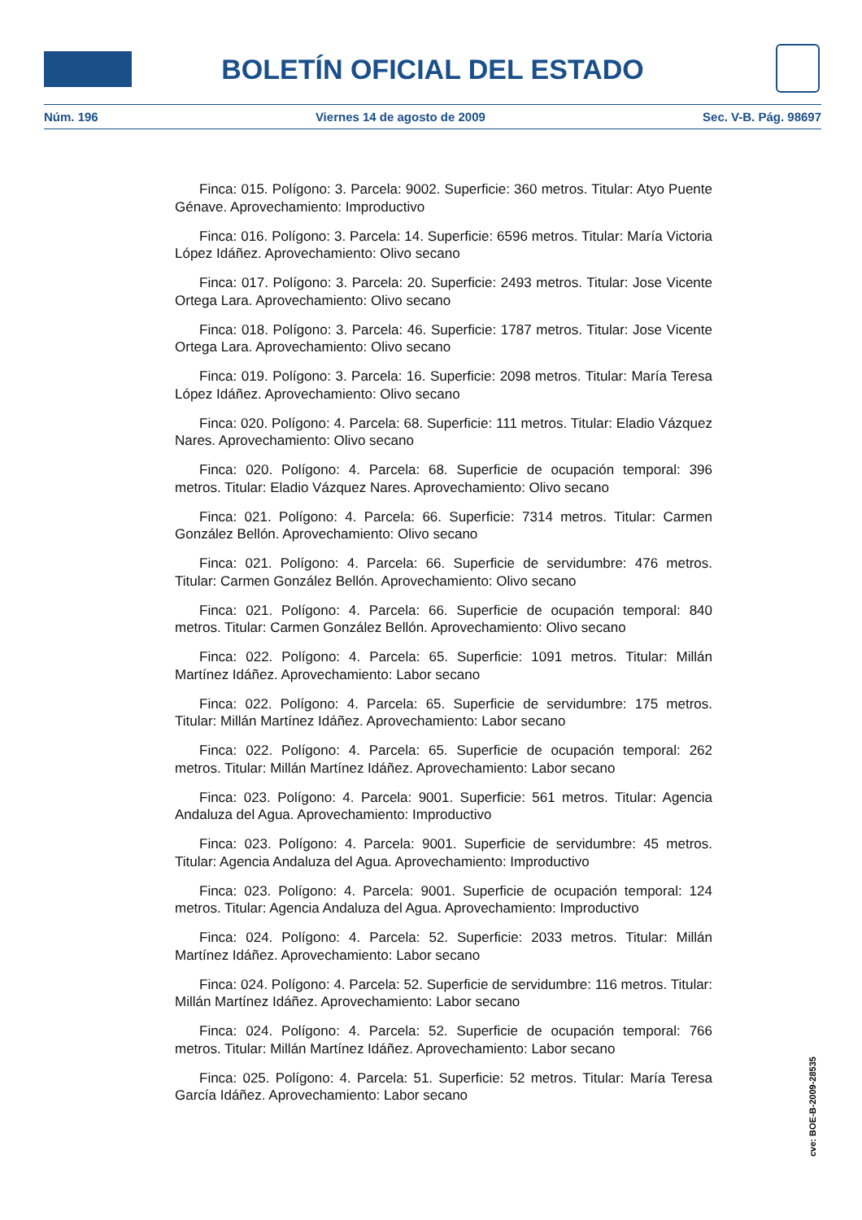BOLETÍN OFICIAL DEL ESTADO
Núm. 196 Viernes 14 de agosto de 2009 Sec. V-B. Pág. 98697
Finca: 015. Polígono: 3. Parcela: 9002. Superficie: 360 metros. Titular: Atyo Puente Génave. Aprovechamiento: Improductivo
Finca: 016. Polígono: 3. Parcela: 14. Superficie: 6596 metros. Titular: María Victoria López Idáñez. Aprovechamiento: Olivo secano
Finca: 017. Polígono: 3. Parcela: 20. Superficie: 2493 metros. Titular: Jose Vicente Ortega Lara. Aprovechamiento: Olivo secano
Finca: 018. Polígono: 3. Parcela: 46. Superficie: 1787 metros. Titular: Jose Vicente Ortega Lara. Aprovechamiento: Olivo secano
Finca: 019. Polígono: 3. Parcela: 16. Superficie: 2098 metros. Titular: María Teresa López Idáñez. Aprovechamiento: Olivo secano
Finca: 020. Polígono: 4. Parcela: 68. Superficie: 111 metros. Titular: Eladio Vázquez Nares. Aprovechamiento: Olivo secano
Finca: 020. Polígono: 4. Parcela: 68. Superficie de ocupación temporal: 396 metros. Titular: Eladio Vázquez Nares. Aprovechamiento: Olivo secano
Finca: 021. Polígono: 4. Parcela: 66. Superficie: 7314 metros. Titular: Carmen González Bellón. Aprovechamiento: Olivo secano
Finca: 021. Polígono: 4. Parcela: 66. Superficie de servidumbre: 476 metros. Titular: Carmen González Bellón. Aprovechamiento: Olivo secano
Finca: 021. Polígono: 4. Parcela: 66. Superficie de ocupación temporal: 840 metros. Titular: Carmen González Bellón. Aprovechamiento: Olivo secano
Finca: 022. Polígono: 4. Parcela: 65. Superficie: 1091 metros. Titular: Millán Martínez Idáñez. Aprovechamiento: Labor secano
Finca: 022. Polígono: 4. Parcela: 65. Superficie de servidumbre: 175 metros. Titular: Millán Martínez Idáñez. Aprovechamiento: Labor secano
Finca: 022. Polígono: 4. Parcela: 65. Superficie de ocupación temporal: 262 metros. Titular: Millán Martínez Idáñez. Aprovechamiento: Labor secano
Finca: 023. Polígono: 4. Parcela: 9001. Superficie: 561 metros. Titular: Agencia Andaluza del Agua. Aprovechamiento: Improductivo
Finca: 023. Polígono: 4. Parcela: 9001. Superficie de servidumbre: 45 metros. Titular: Agencia Andaluza del Agua. Aprovechamiento: Improductivo
Finca: 023. Polígono: 4. Parcela: 9001. Superficie de ocupación temporal: 124 metros. Titular: Agencia Andaluza del Agua. Aprovechamiento: Improductivo
Finca: 024. Polígono: 4. Parcela: 52. Superficie: 2033 metros. Titular: Millán Martínez Idáñez. Aprovechamiento: Labor secano
Finca: 024. Polígono: 4. Parcela: 52. Superficie de servidumbre: 116 metros. Titular: Millán Martínez Idáñez. Aprovechamiento: Labor secano
Finca: 024. Polígono: 4. Parcela: 52. Superficie de ocupación temporal: 766 metros. Titular: Millán Martínez Idáñez. Aprovechamiento: Labor secano
Finca: 025. Polígono: 4. Parcela: 51. Superficie: 52 metros. Titular: María Teresa García Idáñez. Aprovechamiento: Labor secano
cve: BOE-B-2009-28535